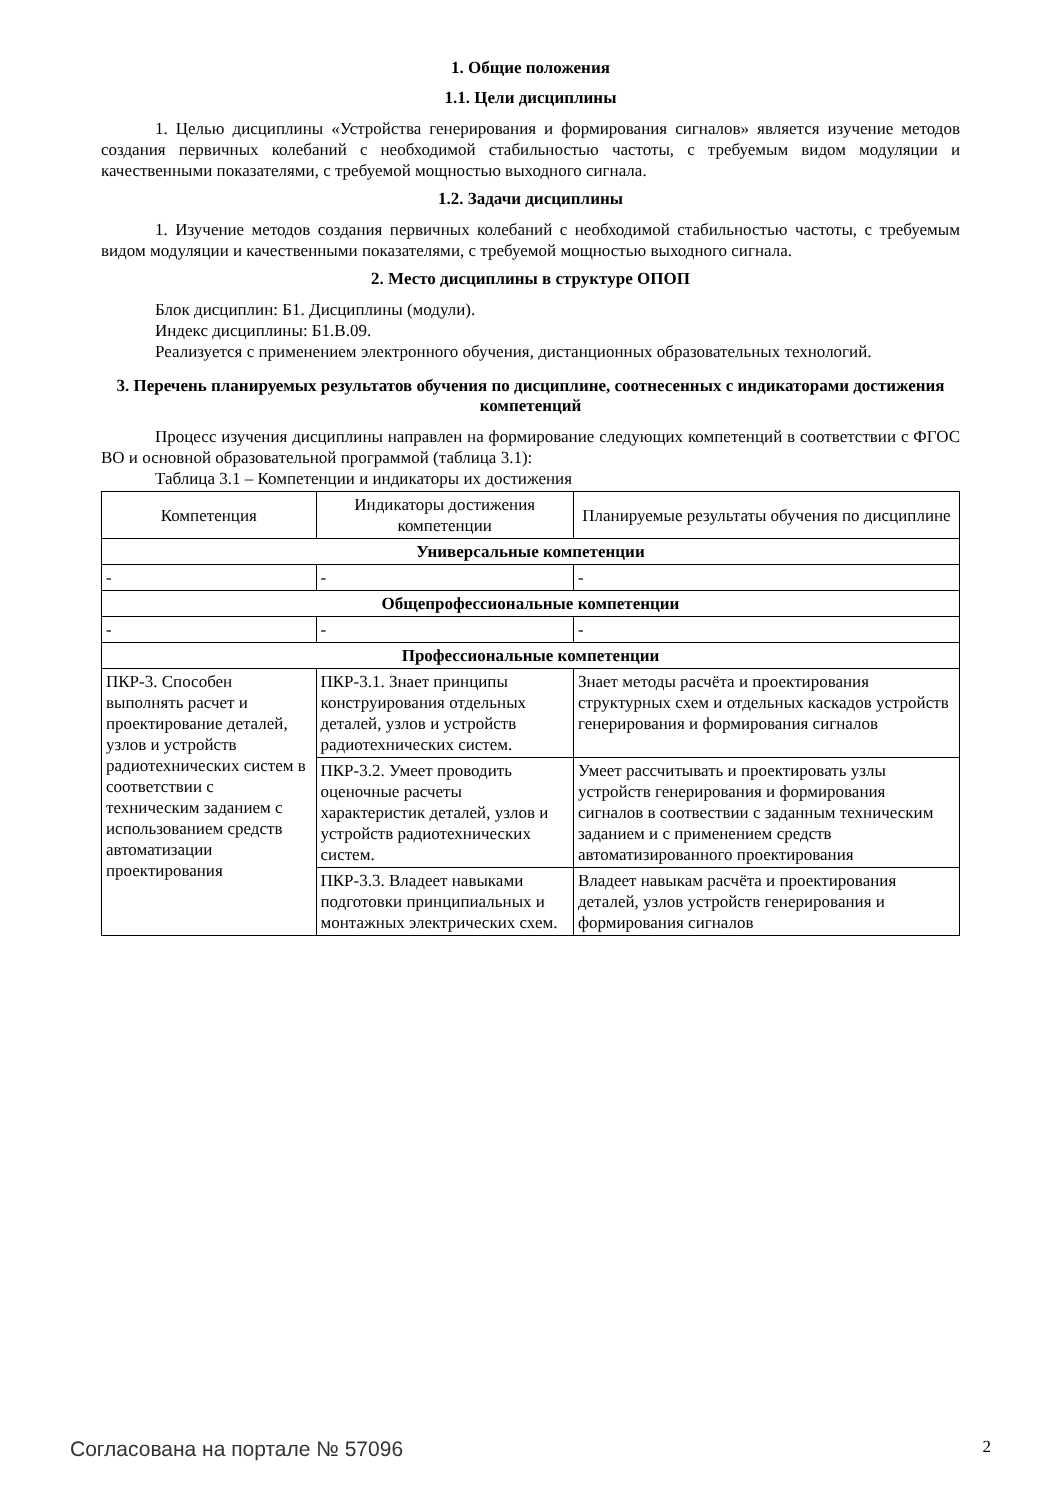1. Общие положения
1.1. Цели дисциплины
1. Целью дисциплины «Устройства генерирования и формирования сигналов» является изучение методов создания первичных колебаний с необходимой стабильностью частоты, с требуемым видом модуляции и качественными показателями, с требуемой мощностью выходного сигнала.
1.2. Задачи дисциплины
1. Изучение методов создания первичных колебаний с необходимой стабильностью частоты, с требуемым видом модуляции и качественными показателями, с требуемой мощностью выходного сигнала.
2. Место дисциплины в структуре ОПОП
Блок дисциплин: Б1. Дисциплины (модули).
Индекс дисциплины: Б1.В.09.
Реализуется с применением электронного обучения, дистанционных образовательных технологий.
3. Перечень планируемых результатов обучения по дисциплине, соотнесенных с индикаторами достижения компетенций
Процесс изучения дисциплины направлен на формирование следующих компетенций в соответствии с ФГОС ВО и основной образовательной программой (таблица 3.1):
Таблица 3.1 – Компетенции и индикаторы их достижения
| Компетенция | Индикаторы достижения компетенции | Планируемые результаты обучения по дисциплине |
| --- | --- | --- |
| Универсальные компетенции | | |
| - | - | - |
| Общепрофессиональные компетенции | | |
| - | - | - |
| Профессиональные компетенции | | |
| ПКР-3. Способен выполнять расчет и проектирование деталей, узлов и устройств радиотехнических систем в соответствии с техническим заданием с использованием средств автоматизации проектирования | ПКР-3.1. Знает принципы конструирования отдельных деталей, узлов и устройств радиотехнических систем. | Знает методы расчёта и проектирования структурных схем и отдельных каскадов устройств генерирования и формирования сигналов |
| | ПКР-3.2. Умеет проводить оценочные расчеты характеристик деталей, узлов и устройств радиотехнических систем. | Умеет рассчитывать и проектировать узлы устройств генерирования и формирования сигналов в соотвествии с заданным техническим заданием и с применением средств автоматизированного проектирования |
| | ПКР-3.3. Владеет навыками подготовки принципиальных и монтажных электрических схем. | Владеет навыкам расчёта и проектирования деталей, узлов устройств генерирования и формирования сигналов |
Согласована на портале № 57096 2